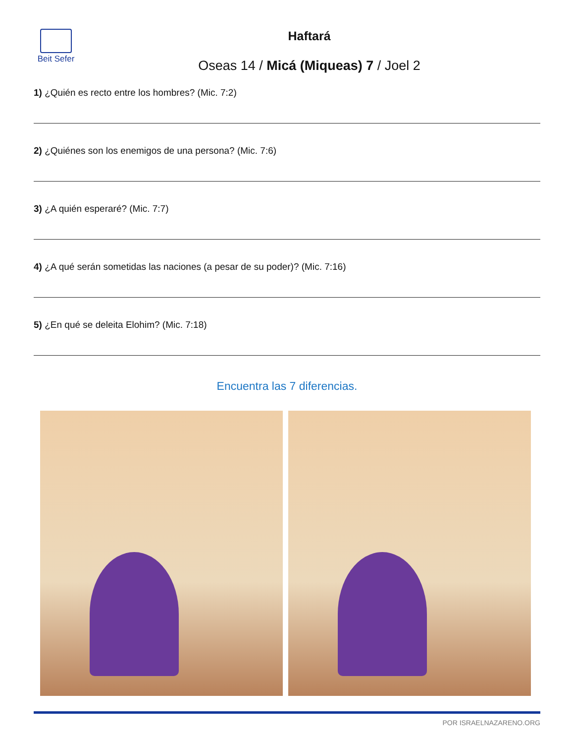Beit Sefer
Haftará
Oseas 14 / Micá (Miqueas) 7 / Joel 2
1) ¿Quién es recto entre los hombres? (Mic. 7:2)
2) ¿Quiénes son los enemigos de una persona? (Mic. 7:6)
3) ¿A quién esperaré? (Mic. 7:7)
4) ¿A qué serán sometidas las naciones (a pesar de su poder)? (Mic. 7:16)
5) ¿En qué se deleita Elohim? (Mic. 7:18)
Encuentra las 7 diferencias.
POR ISRAELNAZARENO.ORG